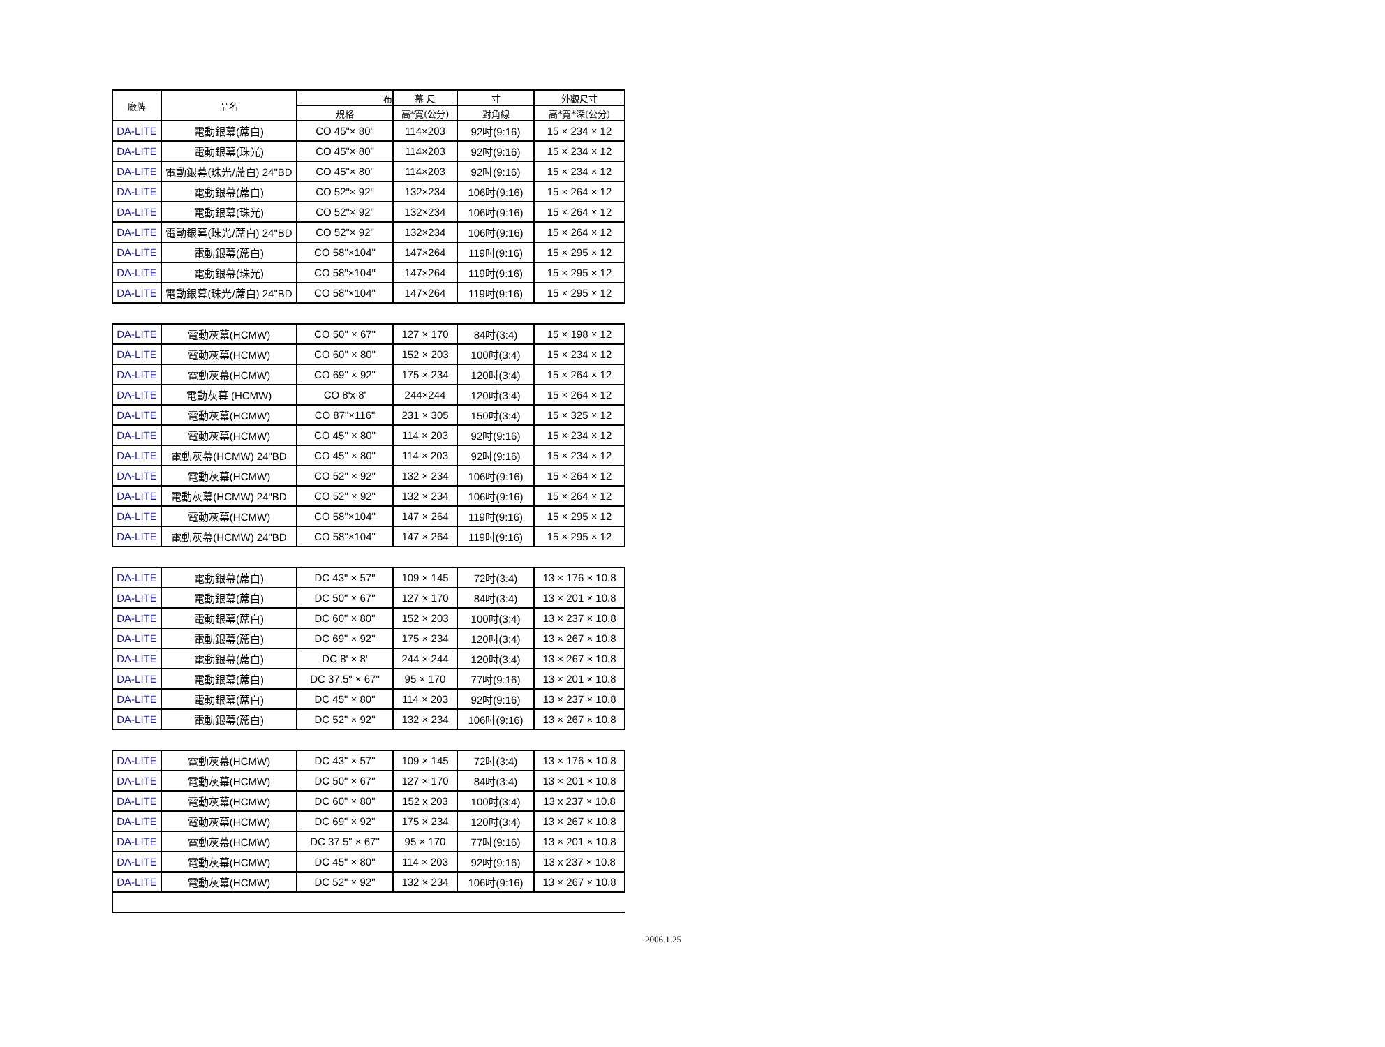| 廠牌 | 品名 | 布 | 幕 尺 | 寸 | 外觀尺寸 |
| --- | --- | --- | --- | --- | --- |
| | | 規格 | 高*寬(公分) | 對角線 | 高*寬*深(公分) |
| DA-LITE | 電動銀幕(蓆白) | CO 45"× 80" | 114×203 | 92吋(9:16) | 15 × 234 × 12 |
| DA-LITE | 電動銀幕(珠光) | CO 45"× 80" | 114×203 | 92吋(9:16) | 15 × 234 × 12 |
| DA-LITE | 電動銀幕(珠光/蓆白) 24"BD | CO 45"× 80" | 114×203 | 92吋(9:16) | 15 × 234 × 12 |
| DA-LITE | 電動銀幕(蓆白) | CO 52"× 92" | 132×234 | 106吋(9:16) | 15 × 264 × 12 |
| DA-LITE | 電動銀幕(珠光) | CO 52"× 92" | 132×234 | 106吋(9:16) | 15 × 264 × 12 |
| DA-LITE | 電動銀幕(珠光/蓆白) 24"BD | CO 52"× 92" | 132×234 | 106吋(9:16) | 15 × 264 × 12 |
| DA-LITE | 電動銀幕(蓆白) | CO 58"×104" | 147×264 | 119吋(9:16) | 15 × 295 × 12 |
| DA-LITE | 電動銀幕(珠光) | CO 58"×104" | 147×264 | 119吋(9:16) | 15 × 295 × 12 |
| DA-LITE | 電動銀幕(珠光/蓆白) 24"BD | CO 58"×104" | 147×264 | 119吋(9:16) | 15 × 295 × 12 |
| DA-LITE | 電動灰幕(HCMW) | CO 50" × 67" | 127 × 170 | 84吋(3:4) | 15 × 198 × 12 |
| DA-LITE | 電動灰幕(HCMW) | CO 60" × 80" | 152 × 203 | 100吋(3:4) | 15 × 234 × 12 |
| DA-LITE | 電動灰幕(HCMW) | CO 69" × 92" | 175 × 234 | 120吋(3:4) | 15 × 264 × 12 |
| DA-LITE | 電動灰幕 (HCMW) | CO 8'x 8' | 244×244 | 120吋(3:4) | 15 × 264 × 12 |
| DA-LITE | 電動灰幕(HCMW) | CO 87"×116" | 231 × 305 | 150吋(3:4) | 15 × 325 × 12 |
| DA-LITE | 電動灰幕(HCMW) | CO 45" × 80" | 114 × 203 | 92吋(9:16) | 15 × 234 × 12 |
| DA-LITE | 電動灰幕(HCMW) 24"BD | CO 45" × 80" | 114 × 203 | 92吋(9:16) | 15 × 234 × 12 |
| DA-LITE | 電動灰幕(HCMW) | CO 52" × 92" | 132 × 234 | 106吋(9:16) | 15 × 264 × 12 |
| DA-LITE | 電動灰幕(HCMW) 24"BD | CO 52" × 92" | 132 × 234 | 106吋(9:16) | 15 × 264 × 12 |
| DA-LITE | 電動灰幕(HCMW) | CO 58"×104" | 147 × 264 | 119吋(9:16) | 15 × 295 × 12 |
| DA-LITE | 電動灰幕(HCMW) 24"BD | CO 58"×104" | 147 × 264 | 119吋(9:16) | 15 × 295 × 12 |
| DA-LITE | 電動銀幕(蓆白) | DC 43" × 57" | 109 × 145 | 72吋(3:4) | 13 × 176 × 10.8 |
| DA-LITE | 電動銀幕(蓆白) | DC 50" × 67" | 127 × 170 | 84吋(3:4) | 13 × 201 × 10.8 |
| DA-LITE | 電動銀幕(蓆白) | DC 60" × 80" | 152 × 203 | 100吋(3:4) | 13 × 237 × 10.8 |
| DA-LITE | 電動銀幕(蓆白) | DC 69" × 92" | 175 × 234 | 120吋(3:4) | 13 × 267 × 10.8 |
| DA-LITE | 電動銀幕(蓆白) | DC 8' × 8' | 244 × 244 | 120吋(3:4) | 13 × 267 × 10.8 |
| DA-LITE | 電動銀幕(蓆白) | DC 37.5" × 67" | 95 × 170 | 77吋(9:16) | 13 × 201 × 10.8 |
| DA-LITE | 電動銀幕(蓆白) | DC 45" × 80" | 114 × 203 | 92吋(9:16) | 13 × 237 × 10.8 |
| DA-LITE | 電動銀幕(蓆白) | DC 52" × 92" | 132 × 234 | 106吋(9:16) | 13 × 267 × 10.8 |
| DA-LITE | 電動灰幕(HCMW) | DC 43" × 57" | 109 × 145 | 72吋(3:4) | 13 × 176 × 10.8 |
| DA-LITE | 電動灰幕(HCMW) | DC 50" × 67" | 127 × 170 | 84吋(3:4) | 13 × 201 × 10.8 |
| DA-LITE | 電動灰幕(HCMW) | DC 60" × 80" | 152 x 203 | 100吋(3:4) | 13 x 237 × 10.8 |
| DA-LITE | 電動灰幕(HCMW) | DC 69" × 92" | 175 × 234 | 120吋(3:4) | 13 × 267 × 10.8 |
| DA-LITE | 電動灰幕(HCMW) | DC 37.5" × 67" | 95 × 170 | 77吋(9:16) | 13 × 201 × 10.8 |
| DA-LITE | 電動灰幕(HCMW) | DC 45" × 80" | 114 × 203 | 92吋(9:16) | 13 x 237 × 10.8 |
| DA-LITE | 電動灰幕(HCMW) | DC 52" × 92" | 132 × 234 | 106吋(9:16) | 13 × 267 × 10.8 |
2006.1.25